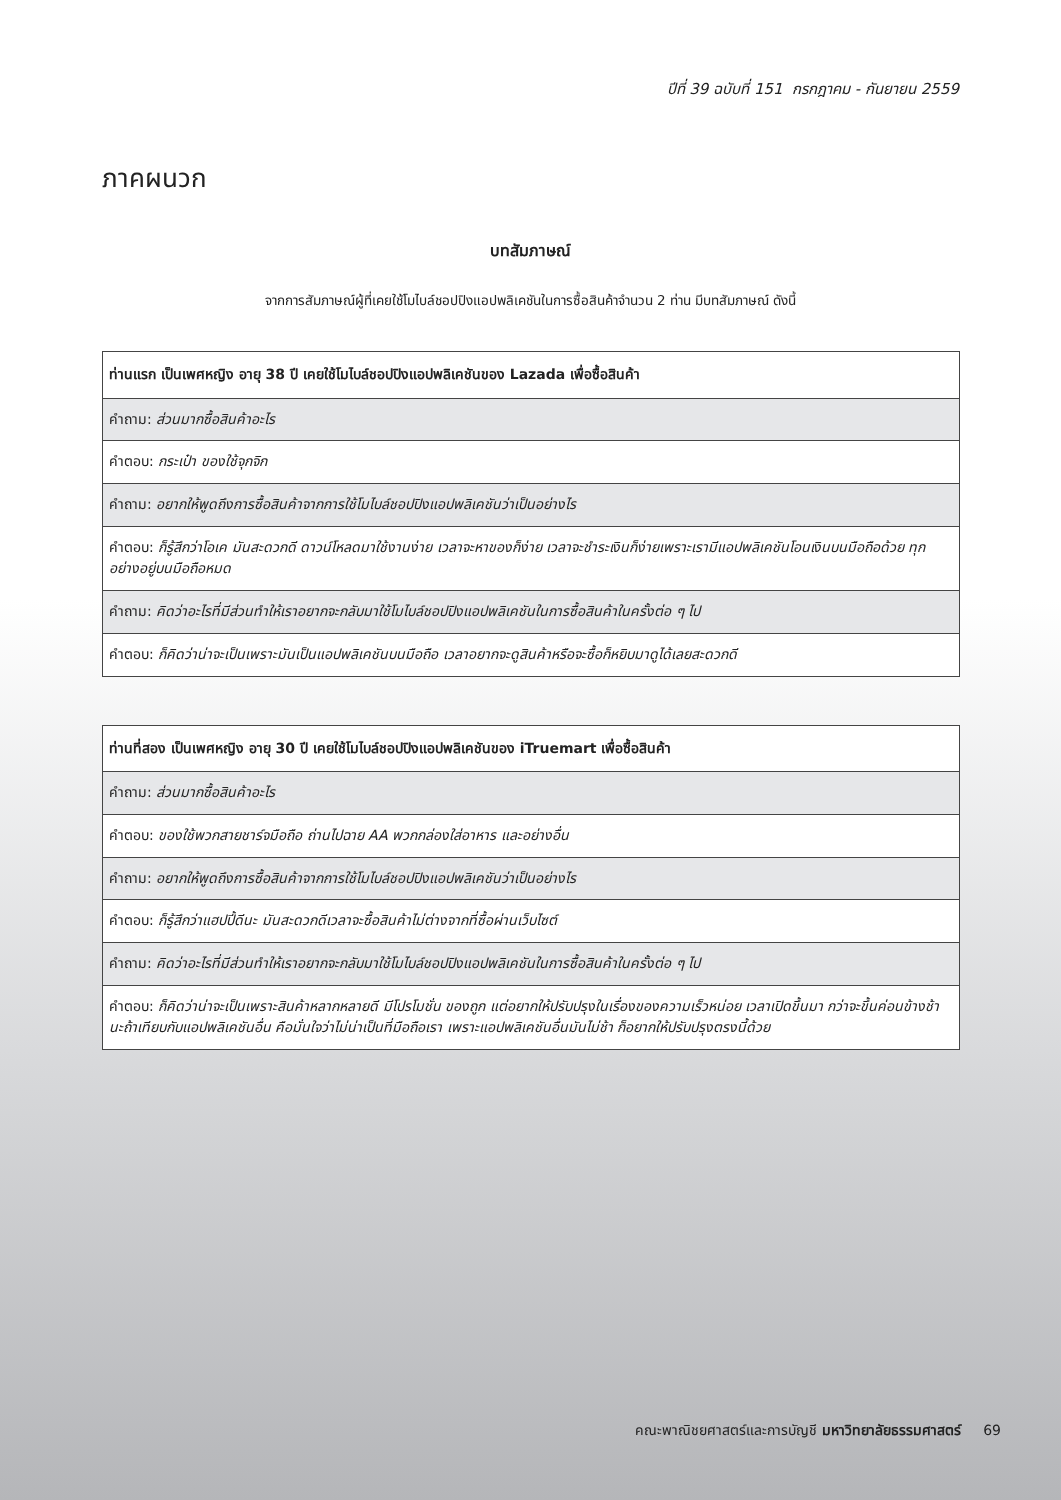ปีที่ 39 ฉบับที่ 151 กรกฎาคม - กันยายน 2559
ภาคผนวก
บทสัมภาษณ์
จากการสัมภาษณ์ผู้ที่เคยใช้โมไบล์ชอปปิงแอปพลิเคชันในการซื้อสินค้าจำนวน 2 ท่าน มีบทสัมภาษณ์ ดังนี้
| ท่านแรก เป็นเพศหญิง อายุ 38 ปี เคยใช้โมไบล์ชอปปิงแอปพลิเคชันของ Lazada เพื่อซื้อสินค้า |
| --- |
| คำถาม: ส่วนมากซื้อสินค้าอะไร |
| คำตอบ: กระเป๋า ของใช้จุกจิก |
| คำถาม: อยากให้พูดถึงการซื้อสินค้าจากการใช้โมไบล์ชอปปิงแอปพลิเคชันว่าเป็นอย่างไร |
| คำตอบ: ก็รู้สึกว่าโอเค มันสะดวกดี ดาวน์โหลดมาใช้งานง่าย เวลาจะหาของก็ง่าย เวลาจะชำระเงินก็ง่ายเพราะเรามีแอปพลิเคชันโอนเงินบนมือถือด้วย ทุกอย่างอยู่บนมือถือหมด |
| คำถาม: คิดว่าอะไรที่มีส่วนทำให้เราอยากจะกลับมาใช้โมไบล์ชอปปิงแอปพลิเคชันในการซื้อสินค้าในครั้งต่อ ๆ ไป |
| คำตอบ: ก็คิดว่าน่าจะเป็นเพราะมันเป็นแอปพลิเคชันบนมือถือ เวลาอยากจะดูสินค้าหรือจะซื้อก็หยิบมาดูได้เลยสะดวกดี |
| ท่านที่สอง เป็นเพศหญิง อายุ 30 ปี เคยใช้โมไบล์ชอปปิงแอปพลิเคชันของ iTruemart เพื่อซื้อสินค้า |
| --- |
| คำถาม: ส่วนมากซื้อสินค้าอะไร |
| คำตอบ: ของใช้พวกสายชาร์จมือถือ ถ่านไปฉาย AA พวกกล่องใส่อาหาร และอย่างอื่น |
| คำถาม: อยากให้พูดถึงการซื้อสินค้าจากการใช้โมไบล์ชอปปิงแอปพลิเคชันว่าเป็นอย่างไร |
| คำตอบ: ก็รู้สึกว่าแฮปปี้ดีนะ มันสะดวกดีเวลาจะซื้อสินค้าไม่ต่างจากที่ซื้อผ่านเว็บไซต์ |
| คำถาม: คิดว่าอะไรที่มีส่วนทำให้เราอยากจะกลับมาใช้โมไบล์ชอปปิงแอปพลิเคชันในการซื้อสินค้าในครั้งต่อ ๆ ไป |
| คำตอบ: ก็คิดว่าน่าจะเป็นเพราะสินค้าหลากหลายดี มีโปรโมชั่น ของถูก แต่อยากให้ปรับปรุงในเรื่องของความเร็วหน่อย เวลาเปิดขึ้นมา กว่าจะขึ้นค่อนข้างช้านะถ้าเทียบกับแอปพลิเคชันอื่น คือมั่นใจว่าไม่น่าเป็นที่มือถือเรา เพราะแอปพลิเคชันอื่นมันไม่ช้า ก็อยากให้ปรับปรุงตรงนี้ด้วย |
คณะพาณิชยศาสตร์และการบัญชี มหาวิทยาลัยธรรมศาสตร์ 69